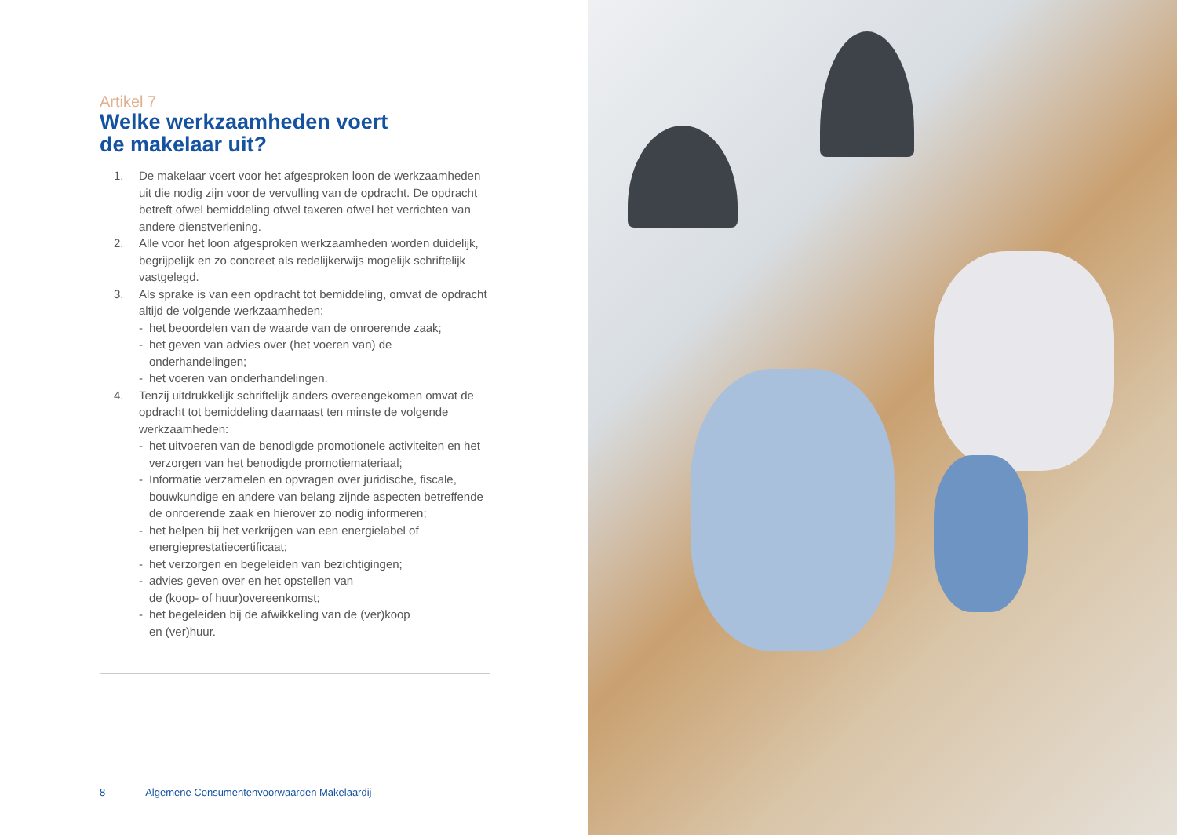Artikel 7
Welke werkzaamheden voert
de makelaar uit?
1. De makelaar voert voor het afgesproken loon de werkzaamheden uit die nodig zijn voor de vervulling van de opdracht. De opdracht betreft ofwel bemiddeling ofwel taxeren ofwel het verrichten van andere dienstverlening.
2. Alle voor het loon afgesproken werkzaamheden worden duidelijk, begrijpelijk en zo concreet als redelijkerwijs mogelijk schriftelijk vastgelegd.
3. Als sprake is van een opdracht tot bemiddeling, omvat de opdracht altijd de volgende werkzaamheden:
- het beoordelen van de waarde van de onroerende zaak;
- het geven van advies over (het voeren van) de onderhandelingen;
- het voeren van onderhandelingen.
4. Tenzij uitdrukkelijk schriftelijk anders overeengekomen omvat de opdracht tot bemiddeling daarnaast ten minste de volgende werkzaamheden:
- het uitvoeren van de benodigde promotionele activiteiten en het verzorgen van het benodigde promotiemateriaal;
- Informatie verzamelen en opvragen over juridische, fiscale, bouwkundige en andere van belang zijnde aspecten betreffende de onroerende zaak en hierover zo nodig informeren;
- het helpen bij het verkrijgen van een energielabel of energieprestatiecertificaat;
- het verzorgen en begeleiden van bezichtigingen;
- advies geven over en het opstellen van
de (koop- of huur)overeenkomst;
- het begeleiden bij de afwikkeling van de (ver)koop
en (ver)huur.
8 Algemene Consumentenvoorwaarden Makelaardij